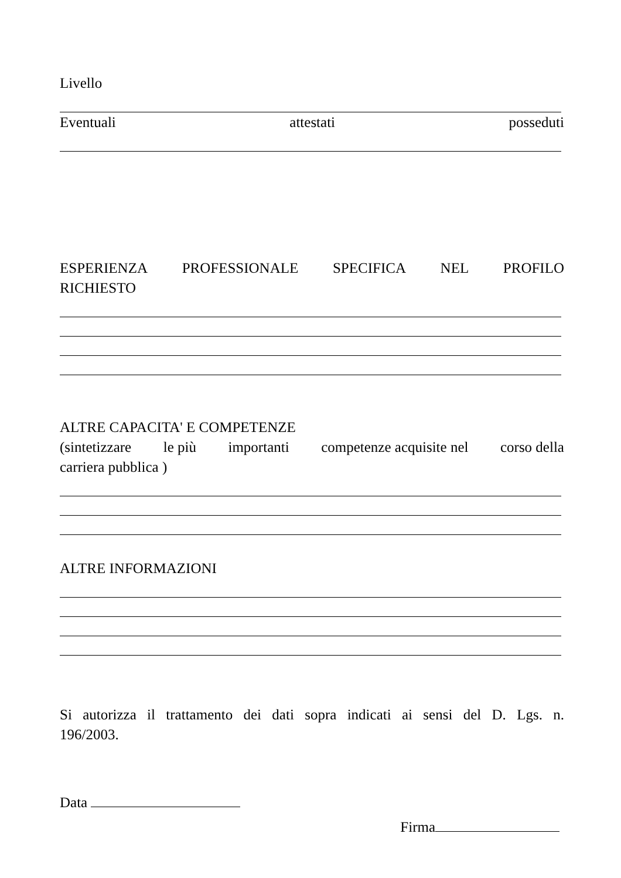Livello
Eventuali attestati posseduti
ESPERIENZA PROFESSIONALE SPECIFICA NEL PROFILO
RICHIESTO
ALTRE CAPACITA' E COMPETENZE
(sintetizzare le più importanti competenze acquisite nel corso della
carriera pubblica )
ALTRE INFORMAZIONI
Si autorizza il trattamento dei dati sopra indicati ai sensi del D. Lgs. n.
196/2003.
Data
Firma